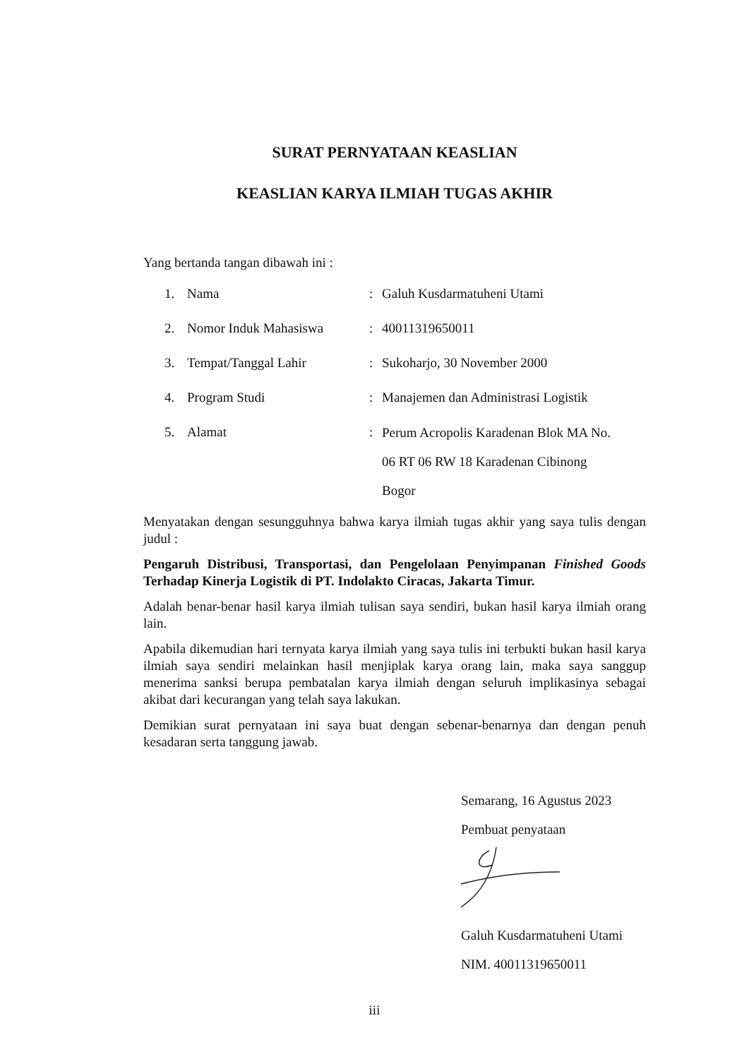SURAT PERNYATAAN KEASLIAN
KEASLIAN KARYA ILMIAH TUGAS AKHIR
Yang bertanda tangan dibawah ini :
| 1. | Nama | : | Galuh Kusdarmatuheni Utami |
| 2. | Nomor Induk Mahasiswa | : | 40011319650011 |
| 3. | Tempat/Tanggal Lahir | : | Sukoharjo, 30 November 2000 |
| 4. | Program Studi | : | Manajemen dan Administrasi Logistik |
| 5. | Alamat | : | Perum Acropolis Karadenan Blok MA No. 06 RT 06 RW 18 Karadenan Cibinong Bogor |
Menyatakan dengan sesungguhnya bahwa karya ilmiah tugas akhir yang saya tulis dengan judul :
Pengaruh Distribusi, Transportasi, dan Pengelolaan Penyimpanan Finished Goods Terhadap Kinerja Logistik di PT. Indolakto Ciracas, Jakarta Timur.
Adalah benar-benar hasil karya ilmiah tulisan saya sendiri, bukan hasil karya ilmiah orang lain.
Apabila dikemudian hari ternyata karya ilmiah yang saya tulis ini terbukti bukan hasil karya ilmiah saya sendiri melainkan hasil menjiplak karya orang lain, maka saya sanggup menerima sanksi berupa pembatalan karya ilmiah dengan seluruh implikasinya sebagai akibat dari kecurangan yang telah saya lakukan.
Demikian surat pernyataan ini saya buat dengan sebenar-benarnya dan dengan penuh kesadaran serta tanggung jawab.
Semarang, 16 Agustus 2023
Pembuat penyataan
Galuh Kusdarmatuheni Utami
NIM. 40011319650011
iii